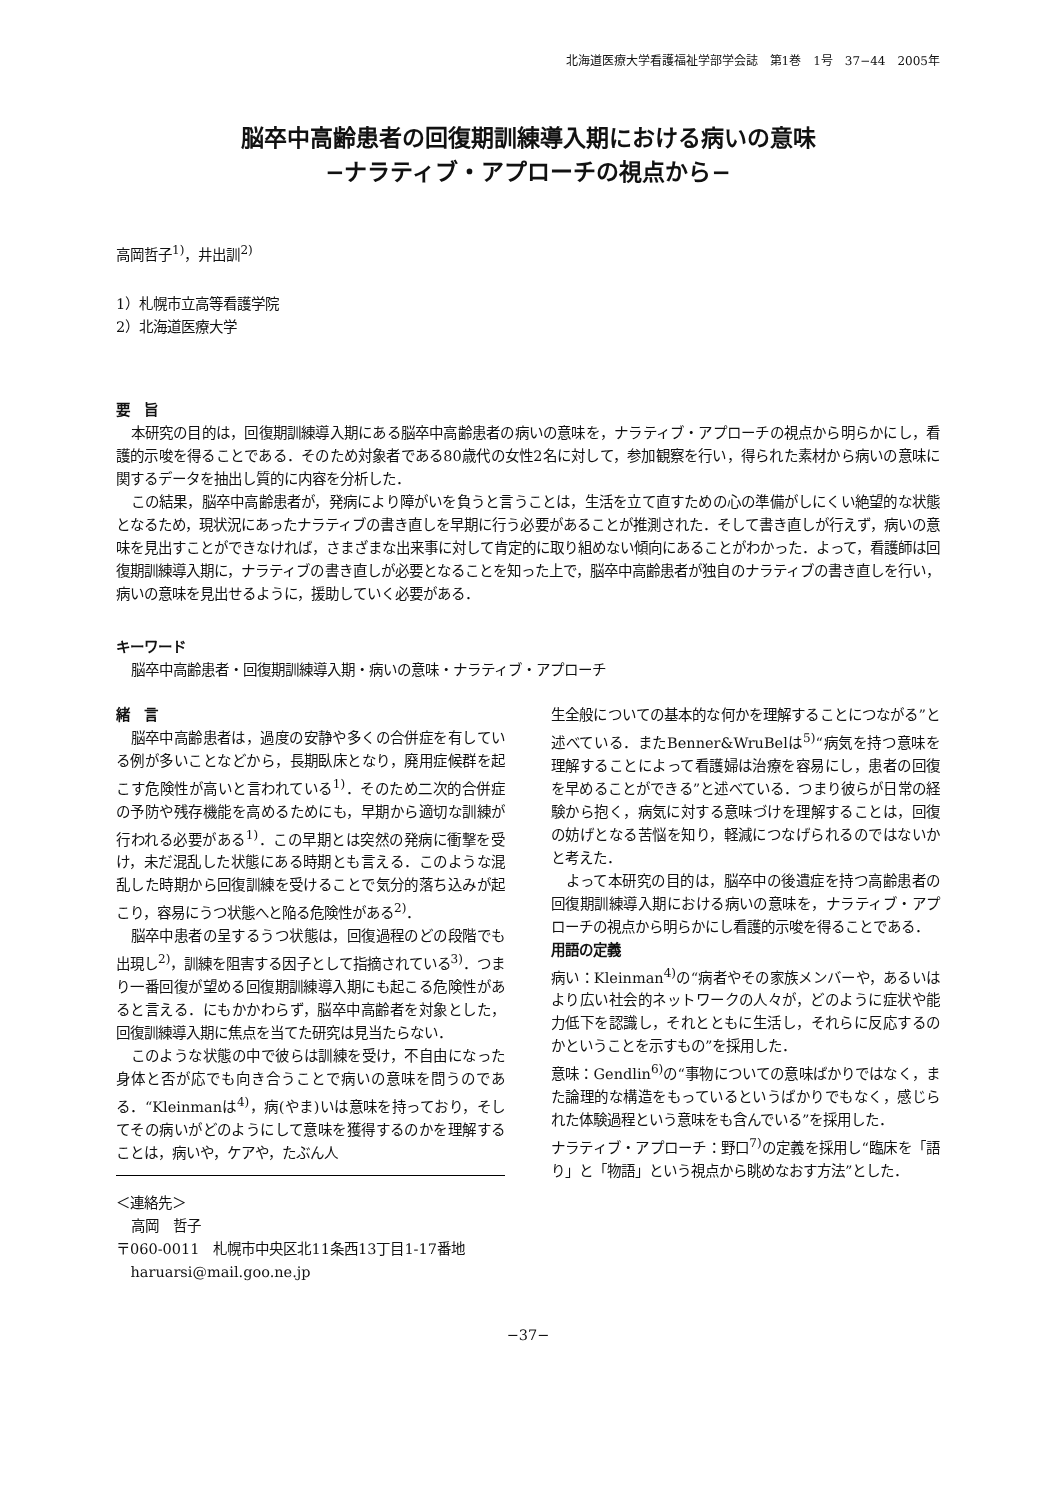北海道医療大学看護福祉学部学会誌　第1巻　1号　37−44　2005年
脳卒中高齢患者の回復期訓練導入期における病いの意味
−ナラティブ・アプローチの視点から−
高岡哲子<sup>1)</sup>，井出訓<sup>2)</sup>
1）札幌市立高等看護学院
2）北海道医療大学
要　旨
本研究の目的は，回復期訓練導入期にある脳卒中高齢患者の病いの意味を，ナラティブ・アプローチの視点から明らかにし，看護的示唆を得ることである．そのため対象者である80歳代の女性2名に対して，参加観察を行い，得られた素材から病いの意味に関するデータを抽出し質的に内容を分析した．
この結果，脳卒中高齢患者が，発病により障がいを負うと言うことは，生活を立て直すための心の準備がしにくい絶望的な状態となるため，現状況にあったナラティブの書き直しを早期に行う必要があることが推測された．そして書き直しが行えず，病いの意味を見出すことができなければ，さまざまな出来事に対して肯定的に取り組めない傾向にあることがわかった．よって，看護師は回復期訓練導入期に，ナラティブの書き直しが必要となることを知った上で，脳卒中高齢患者が独自のナラティブの書き直しを行い，病いの意味を見出せるように，援助していく必要がある．
キーワード
脳卒中高齢患者・回復期訓練導入期・病いの意味・ナラティブ・アプローチ
緒　言
脳卒中高齢患者は，過度の安静や多くの合併症を有している例が多いことなどから，長期臥床となり，廃用症候群を起こす危険性が高いと言われている<sup>1)</sup>．そのため二次的合併症の予防や残存機能を高めるためにも，早期から適切な訓練が行われる必要がある<sup>1)</sup>．この早期とは突然の発病に衝撃を受け，未だ混乱した状態にある時期とも言える．このような混乱した時期から回復訓練を受けることで気分的落ち込みが起こり，容易にうつ状態へと陥る危険性がある<sup>2)</sup>．
脳卒中患者の呈するうつ状態は，回復過程のどの段階でも出現し<sup>2)</sup>，訓練を阻害する因子として指摘されている<sup>3)</sup>．つまり一番回復が望める回復期訓練導入期にも起こる危険性があると言える．にもかかわらず，脳卒中高齢者を対象とした，回復訓練導入期に焦点を当てた研究は見当たらない．
このような状態の中で彼らは訓練を受け，不自由になった身体と否が応でも向き合うことで病いの意味を問うのである．“Kleinmanは<sup>4)</sup>，病(やま)いは意味を持っており，そしてその病いがどのようにして意味を獲得するのかを理解することは，病いや，ケアや，たぶん人
＜連絡先＞
高岡　哲子
〒060-0011　札幌市中央区北11条西13丁目1-17番地
haruarsi@mail.goo.ne.jp
生全般についての基本的な何かを理解することにつながる”と述べている．またBenner&WruBelは<sup>5)</sup>“病気を持つ意味を理解することによって看護婦は治療を容易にし，患者の回復を早めることができる”と述べている．つまり彼らが日常の経験から抱く，病気に対する意味づけを理解することは，回復の妨げとなる苦悩を知り，軽減につなげられるのではないかと考えた．
よって本研究の目的は，脳卒中の後遺症を持つ高齢患者の回復期訓練導入期における病いの意味を，ナラティブ・アプローチの視点から明らかにし看護的示唆を得ることである．
用語の定義
病い：Kleinman<sup>4)</sup>の“病者やその家族メンバーや，あるいはより広い社会的ネットワークの人々が，どのように症状や能力低下を認識し，それとともに生活し，それらに反応するのかということを示すもの”を採用した．
意味：Gendlin<sup>6)</sup>の“事物についての意味ばかりではなく，また論理的な構造をもっているというばかりでもなく，感じられた体験過程という意味をも含んでいる”を採用した．
ナラティブ・アプローチ：野口<sup>7)</sup>の定義を採用し“臨床を「語り」と「物語」という視点から眺めなおす方法”とした．
−37−